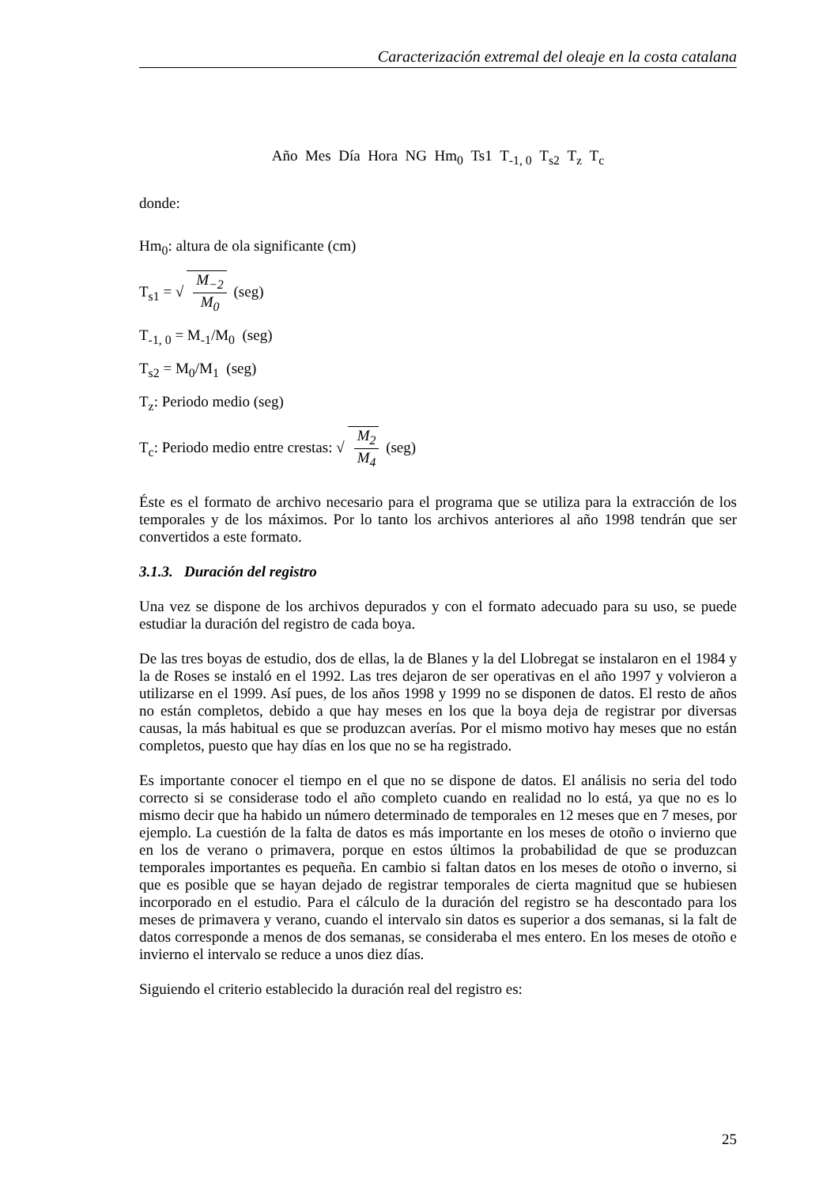Caracterización extremal del oleaje en la costa catalana
Año Mes Día Hora NG Hm<sub>0</sub> Ts1 T<sub>-1, 0</sub> T<sub>s2</sub> T<sub>z</sub> T<sub>c</sub>
donde:
Hm<sub>0</sub>: altura de ola significante (cm)
T<sub>s1</sub> = √ M<sub>−2</sub> M<sub>0</sub> (seg)
T<sub>-1, 0</sub> = M<sub>-1</sub>/M<sub>0</sub> (seg)
T<sub>s2</sub> = M<sub>0</sub>/M<sub>1</sub> (seg)
T<sub>z</sub>: Periodo medio (seg)
T<sub>c</sub>: Periodo medio entre crestas: √ M<sub>2</sub> M<sub>4</sub> (seg)
Éste es el formato de archivo necesario para el programa que se utiliza para la extracción de los temporales y de los máximos. Por lo tanto los archivos anteriores al año 1998 tendrán que ser convertidos a este formato.
3.1.3. Duración del registro
Una vez se dispone de los archivos depurados y con el formato adecuado para su uso, se puede estudiar la duración del registro de cada boya.
De las tres boyas de estudio, dos de ellas, la de Blanes y la del Llobregat se instalaron en el 1984 y la de Roses se instaló en el 1992. Las tres dejaron de ser operativas en el año 1997 y volvieron a utilizarse en el 1999. Así pues, de los años 1998 y 1999 no se disponen de datos. El resto de años no están completos, debido a que hay meses en los que la boya deja de registrar por diversas causas, la más habitual es que se produzcan averías. Por el mismo motivo hay meses que no están completos, puesto que hay días en los que no se ha registrado.
Es importante conocer el tiempo en el que no se dispone de datos. El análisis no seria del todo correcto si se considerase todo el año completo cuando en realidad no lo está, ya que no es lo mismo decir que ha habido un número determinado de temporales en 12 meses que en 7 meses, por ejemplo. La cuestión de la falta de datos es más importante en los meses de otoño o invierno que en los de verano o primavera, porque en estos últimos la probabilidad de que se produzcan temporales importantes es pequeña. En cambio si faltan datos en los meses de otoño o inverno, si que es posible que se hayan dejado de registrar temporales de cierta magnitud que se hubiesen incorporado en el estudio. Para el cálculo de la duración del registro se ha descontado para los meses de primavera y verano, cuando el intervalo sin datos es superior a dos semanas, si la falt de datos corresponde a menos de dos semanas, se consideraba el mes entero. En los meses de otoño e invierno el intervalo se reduce a unos diez días.
Siguiendo el criterio establecido la duración real del registro es:
25